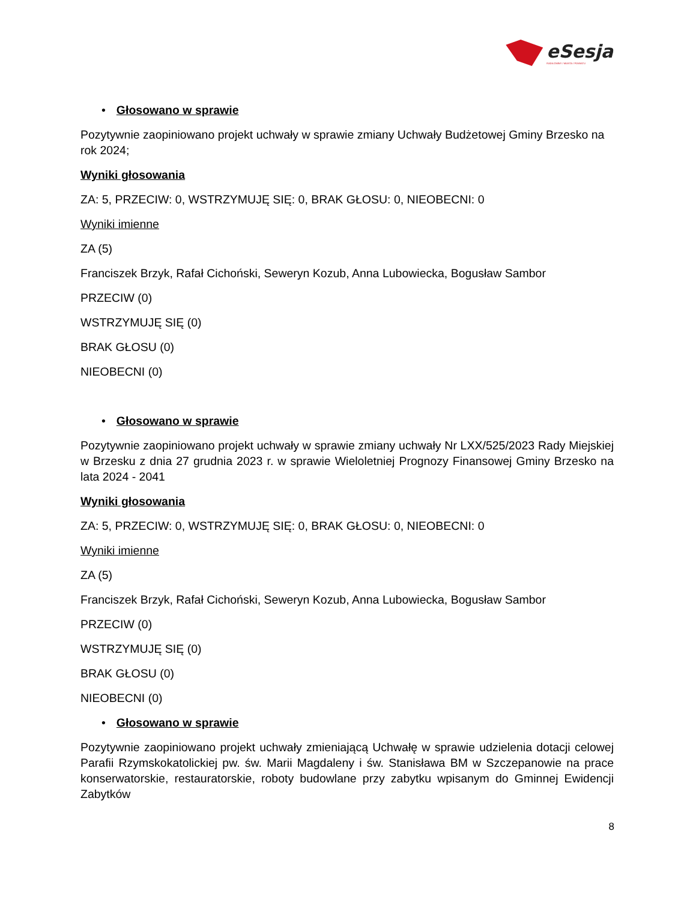eSesja
RADA GMINY / MIASTA / POWIATU
• Głosowano w sprawie
Pozytywnie zaopiniowano projekt uchwały w sprawie zmiany Uchwały Budżetowej Gminy Brzesko na rok 2024;
Wyniki głosowania
ZA: 5, PRZECIW: 0, WSTRZYMUJĘ SIĘ: 0, BRAK GŁOSU: 0, NIEOBECNI: 0
Wyniki imienne
ZA (5)
Franciszek Brzyk, Rafał Cichoński, Seweryn Kozub, Anna Lubowiecka, Bogusław Sambor
PRZECIW (0)
WSTRZYMUJĘ SIĘ (0)
BRAK GŁOSU (0)
NIEOBECNI (0)
• Głosowano w sprawie
Pozytywnie zaopiniowano projekt uchwały w sprawie zmiany uchwały Nr LXX/525/2023 Rady Miejskiej w Brzesku z dnia 27 grudnia 2023 r. w sprawie Wieloletniej Prognozy Finansowej Gminy Brzesko na lata 2024 - 2041
Wyniki głosowania
ZA: 5, PRZECIW: 0, WSTRZYMUJĘ SIĘ: 0, BRAK GŁOSU: 0, NIEOBECNI: 0
Wyniki imienne
ZA (5)
Franciszek Brzyk, Rafał Cichoński, Seweryn Kozub, Anna Lubowiecka, Bogusław Sambor
PRZECIW (0)
WSTRZYMUJĘ SIĘ (0)
BRAK GŁOSU (0)
NIEOBECNI (0)
• Głosowano w sprawie
Pozytywnie zaopiniowano projekt uchwały zmieniającą Uchwałę w sprawie udzielenia dotacji celowej Parafii Rzymskokatolickiej pw. św. Marii Magdaleny i św. Stanisława BM w Szczepanowie na prace konserwatorskie, restauratorskie, roboty budowlane przy zabytku wpisanym do Gminnej Ewidencji Zabytków
8